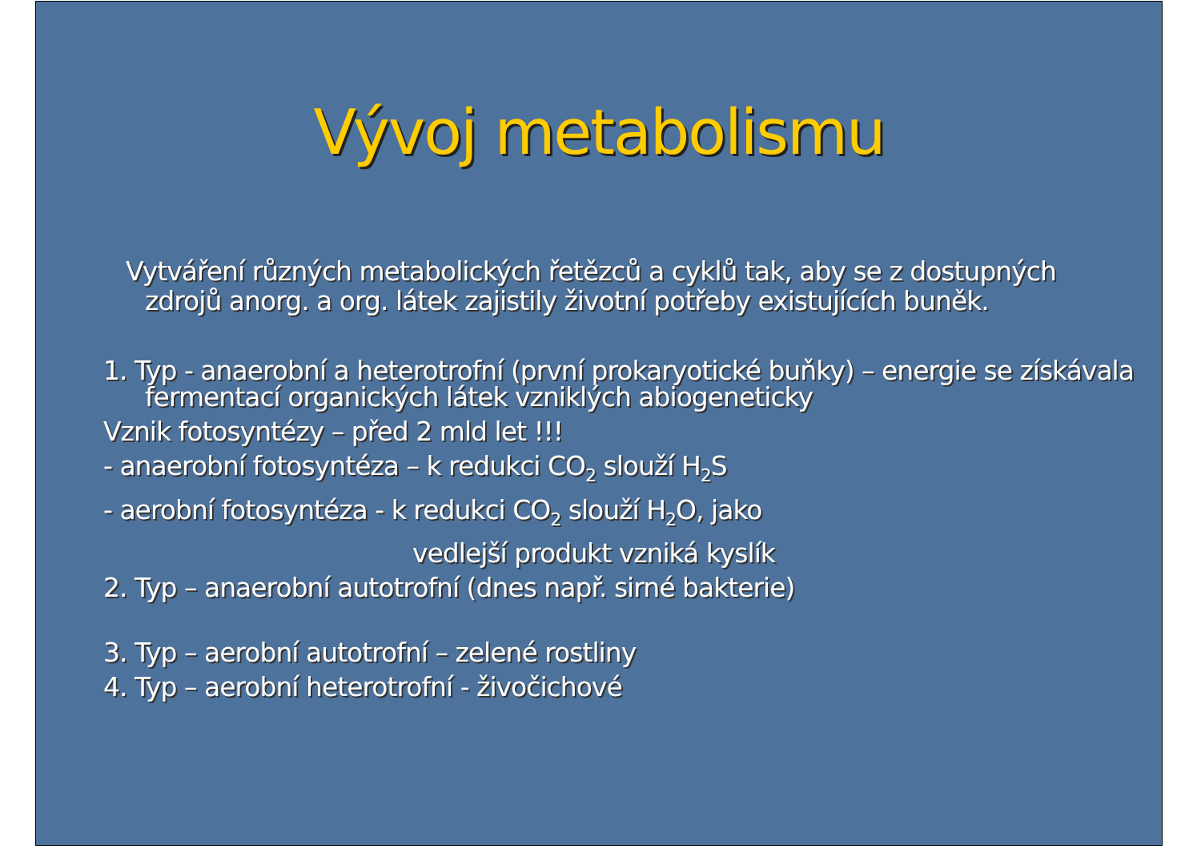Vývoj metabolismu
Vytváření různých metabolických řetězců a cyklů tak, aby se z dostupných zdrojů anorg. a org. látek zajistily životní potřeby existujících buněk.
1. Typ - anaerobní a heterotrofní (první prokaryotické buňky) – energie se získávala fermentací organických látek vzniklých abiogeneticky
Vznik fotosyntézy – před 2 mld let !!!
- anaerobní fotosyntéza – k redukci CO<sub>2</sub> slouží H<sub>2</sub>S
- aerobní fotosyntéza - k redukci CO<sub>2</sub> slouží H<sub>2</sub>O, jako
vedlejší produkt vzniká kyslík
2. Typ – anaerobní autotrofní (dnes např. sirné bakterie)
3. Typ – aerobní autotrofní – zelené rostliny
4. Typ – aerobní heterotrofní - živočichové